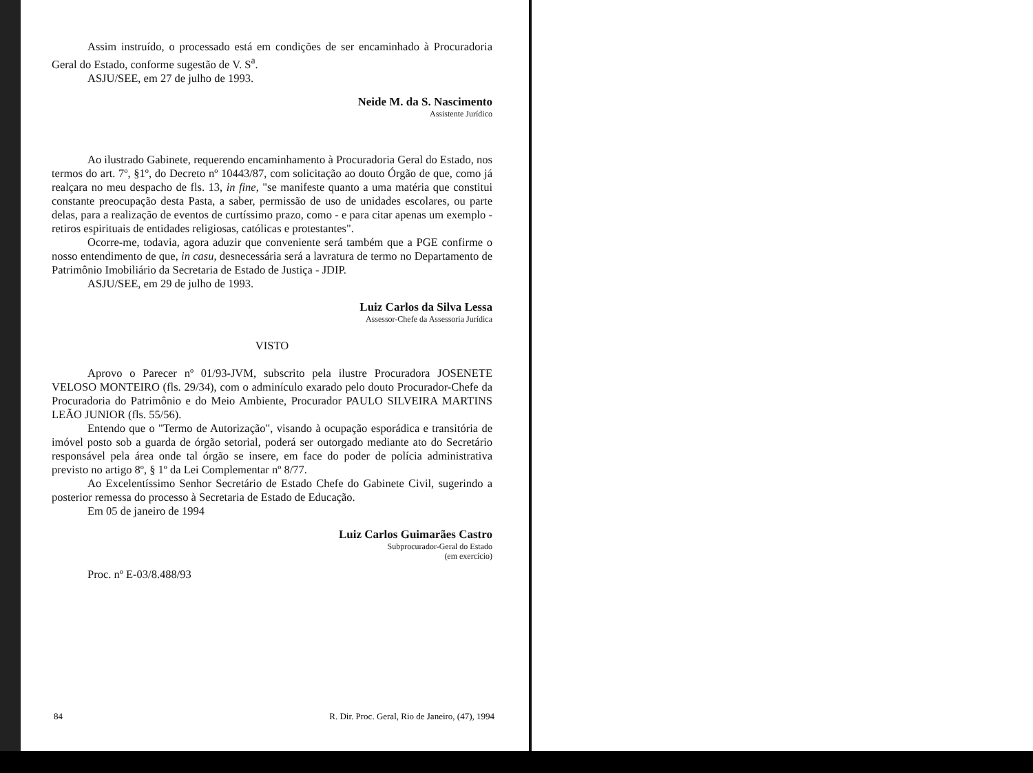Assim instruído, o processado está em condições de ser encaminhado à Procuradoria Geral do Estado, conforme sugestão de V. S<sup>a</sup>.
ASJU/SEE, em 27 de julho de 1993.
Neide M. da S. Nascimento
Assistente Jurídico
Ao ilustrado Gabinete, requerendo encaminhamento à Procuradoria Geral do Estado, nos termos do art. 7º, §1º, do Decreto nº 10443/87, com solicitação ao douto Órgão de que, como já realçara no meu despacho de fls. 13, in fine, "se manifeste quanto a uma matéria que constitui constante preocupação desta Pasta, a saber, permissão de uso de unidades escolares, ou parte delas, para a realização de eventos de curtíssimo prazo, como - e para citar apenas um exemplo - retiros espirituais de entidades religiosas, católicas e protestantes".
Ocorre-me, todavia, agora aduzir que conveniente será também que a PGE confirme o nosso entendimento de que, in casu, desnecessária será a lavratura de termo no Departamento de Patrimônio Imobiliário da Secretaria de Estado de Justiça - JDIP.
ASJU/SEE, em 29 de julho de 1993.
Luiz Carlos da Silva Lessa
Assessor-Chefe da Assessoria Jurídica
VISTO
Aprovo o Parecer nº 01/93-JVM, subscrito pela ilustre Procuradora JOSENETE VELOSO MONTEIRO (fls. 29/34), com o adminículo exarado pelo douto Procurador-Chefe da Procuradoria do Patrimônio e do Meio Ambiente, Procurador PAULO SILVEIRA MARTINS LEÃO JUNIOR (fls. 55/56).
Entendo que o "Termo de Autorização", visando à ocupação esporádica e transitória de imóvel posto sob a guarda de órgão setorial, poderá ser outorgado mediante ato do Secretário responsável pela área onde tal órgão se insere, em face do poder de polícia administrativa previsto no artigo 8º, § 1º da Lei Complementar nº 8/77.
Ao Excelentíssimo Senhor Secretário de Estado Chefe do Gabinete Civil, sugerindo a posterior remessa do processo à Secretaria de Estado de Educação.
Em 05 de janeiro de 1994
Luiz Carlos Guimarães Castro
Subprocurador-Geral do Estado
(em exercício)
Proc. nº E-03/8.488/93
84 R. Dir. Proc. Geral, Rio de Janeiro, (47), 1994